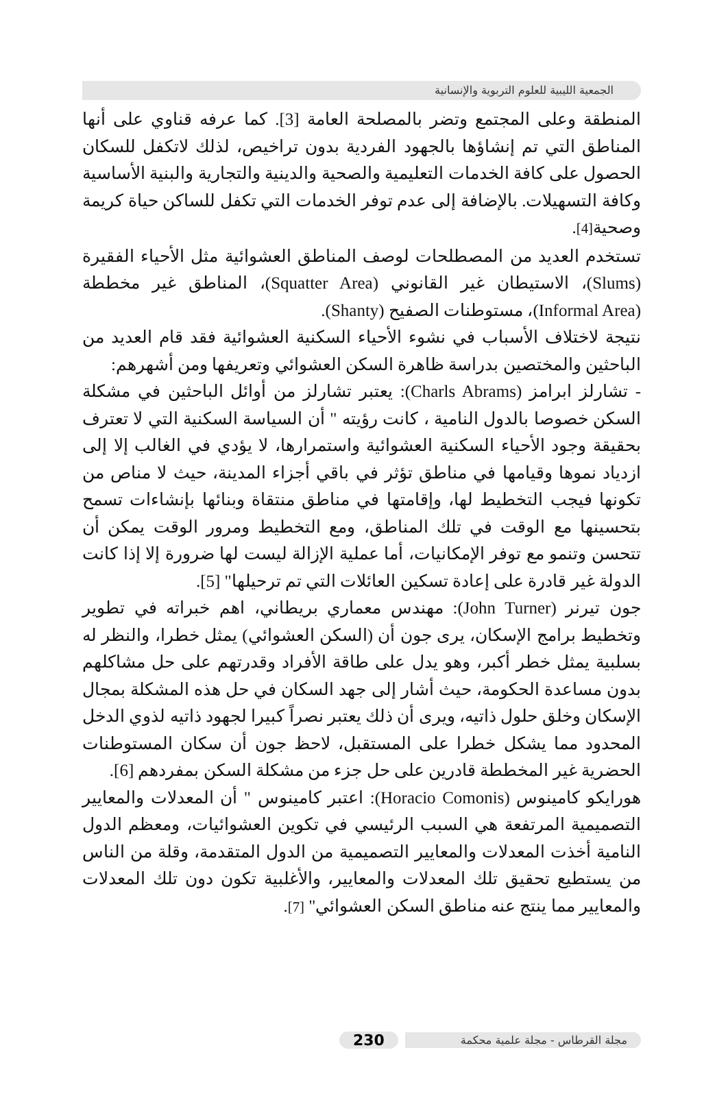الجمعية الليبية للعلوم التربوية والإنسانية
المنطقة وعلى المجتمع وتضر بالمصلحة العامة [3]. كما عرفه قناوي على أنها المناطق التي تم إنشاؤها بالجهود الفردية بدون تراخيص، لذلك لاتكفل للسكان الحصول على كافة الخدمات التعليمية والصحية والدينية والتجارية والبنية الأساسية وكافة التسهيلات. بالإضافة إلى عدم توفر الخدمات التي تكفل للساكن حياة كريمة وصحية[4].
تستخدم العديد من المصطلحات لوصف المناطق العشوائية مثل الأحياء الفقيرة (Slums)، الاستيطان غير القانوني (Squatter Area)، المناطق غير مخططة (Informal Area)، مستوطنات الصفيح (Shanty).
نتيجة لاختلاف الأسباب في نشوء الأحياء السكنية العشوائية فقد قام العديد من الباحثين والمختصين بدراسة ظاهرة السكن العشوائي وتعريفها ومن أشهرهم:
- تشارلز ابرامز (Charls Abrams): يعتبر تشارلز من أوائل الباحثين في مشكلة السكن خصوصا بالدول النامية ، كانت رؤيته " أن السياسة السكنية التي لا تعترف بحقيقة وجود الأحياء السكنية العشوائية واستمرارها، لا يؤدي في الغالب إلا إلى ازدياد نموها وقيامها في مناطق تؤثر في باقي أجزاء المدينة، حيث لا مناص من تكونها فيجب التخطيط لها، وإقامتها في مناطق منتقاة وبنائها بإنشاءات تسمح بتحسينها مع الوقت في تلك المناطق، ومع التخطيط ومرور الوقت يمكن أن تتحسن وتنمو مع توفر الإمكانيات، أما عملية الإزالة ليست لها ضرورة إلا إذا كانت الدولة غير قادرة على إعادة تسكين العائلات التي تم ترحيلها" [5].
جون تيرنر (John Turner): مهندس معماري بريطاني، اهم خبراته في تطوير وتخطيط برامج الإسكان، يرى جون أن (السكن العشوائي) يمثل خطرا، والنظر له بسلبية يمثل خطر أكبر، وهو يدل على طاقة الأفراد وقدرتهم على حل مشاكلهم بدون مساعدة الحكومة، حيث أشار إلى جهد السكان في حل هذه المشكلة بمجال الإسكان وخلق حلول ذاتيه، ويرى أن ذلك يعتبر نصراً كبيرا لجهود ذاتيه لذوي الدخل المحدود مما يشكل خطرا على المستقبل، لاحظ جون أن سكان المستوطنات الحضرية غير المخططة قادرين على حل جزء من مشكلة السكن بمفردهم [6].
هورايكو كامينوس (Horacio Comonis): اعتبر كامينوس " أن المعدلات والمعايير التصميمية المرتفعة هي السبب الرئيسي في تكوين العشوائيات، ومعظم الدول النامية أخذت المعدلات والمعايير التصميمية من الدول المتقدمة، وقلة من الناس من يستطيع تحقيق تلك المعدلات والمعايير، والأغلبية تكون دون تلك المعدلات والمعايير مما ينتج عنه مناطق السكن العشوائي" [7].
مجلة القرطاس - مجلة علمية محكمة 230